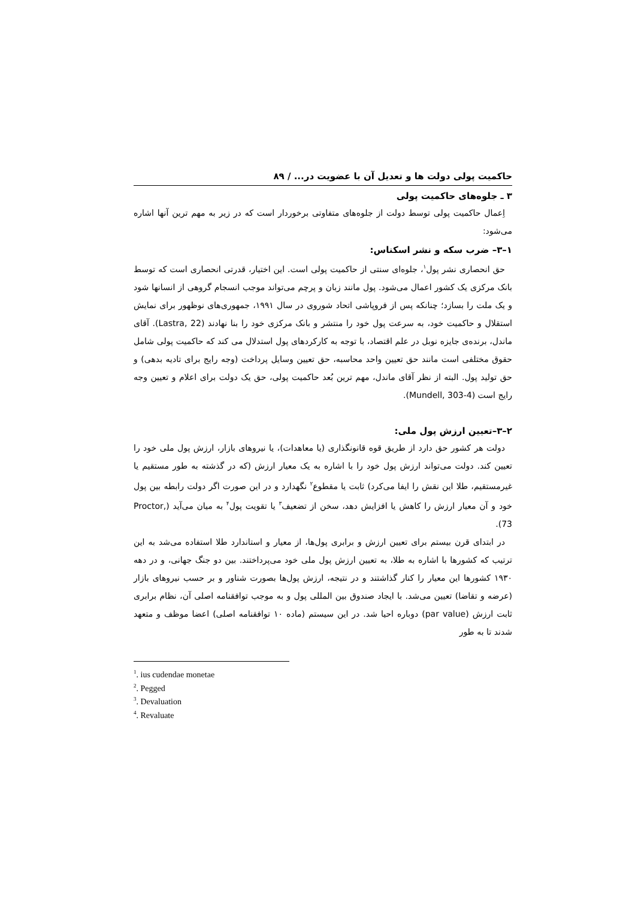حاکمیت پولی دولت ها و تعدیل آن با عضویت در... / ۸۹
۳ ـ جلوه‌های حاکمیت پولی
اِعمال حاکمیت پولی توسط دولت از جلوه‌های متفاوتی برخوردار است که در زیر به مهم ترین آنها اشاره می‌شود:
۱–۳– ضرب سکه و نشر اسکناس:
حق انحصاری نشر پول<sup>۱</sup>، جلوه‌ای سنتی از حاکمیت پولی است. این اختیار، قدرتی انحصاری است که توسط بانک مرکزی یک کشور اعمال می‌شود. پول مانند زبان و پرچم می‌تواند موجب انسجام گروهی از انسانها شود و یک ملت را بسازد؛ چنانکه پس از فروپاشی اتحاد شوروی در سال ۱۹۹۱، جمهوری‌های نوظهور برای نمایش استقلال و حاکمیت خود، به سرعت پول خود را منتشر و بانک مرکزی خود را بنا نهادند (Lastra, 22). آقای ماندل، برنده‌ی جایزه نوبل در علم اقتصاد، با توجه به کارکردهای پول استدلال می کند که حاکمیت پولی شامل حقوق مختلفی است مانند حق تعیین واحد محاسبه، حق تعیین وسایل پرداخت (وجه رایج برای تادیه بدهی) و حق تولید پول. البته از نظر آقای ماندل، مهم ترین بُعد حاکمیت پولی، حق یک دولت برای اعلام و تعیین وجه رایج است (Mundell, 303-4).
۲–۳–تعیین ارزش پول ملی:
دولت هر کشور حق دارد از طریق قوه قانونگذاری (یا معاهدات)، یا نیروهای بازار، ارزش پول ملی خود را تعیین کند. دولت می‌تواند ارزش پول خود را با اشاره به یک معیار ارزش (که در گذشته به طور مستقیم یا غیرمستقیم، طلا این نقش را ایفا می‌کرد) ثابت یا مقطوع<sup>۲</sup> نگهدارد و در این صورت اگر دولت رابطه بین پول خود و آن معیار ارزش را کاهش یا افزایش دهد، سخن از تضعیف<sup>۳</sup> یا تقویت پول<sup>۴</sup> به میان می‌آید (Proctor, 73).
در ابتدای قرن بیستم برای تعیین ارزش و برابری پول‌ها، از معیار و استاندارد طلا استفاده می‌شد به این ترتیب که کشورها با اشاره به طلا، به تعیین ارزش پول ملی خود می‌پرداختند. بین دو جنگ جهانی، و در دهه ۱۹۳۰ کشورها این معیار را کنار گذاشتند و در نتیجه، ارزش پول‌ها بصورت شناور و بر حسب نیروهای بازار (عرضه و تقاضا) تعیین می‌شد. با ایجاد صندوق بین المللی پول و به موجب توافقنامه اصلی آن، نظام برابری ثابت ارزش (par value) دوباره احیا شد. در این سیستم (ماده ۱۰ توافقنامه اصلی) اعضا موظف و متعهد شدند تا به طور
<sup>1</sup>. ius cudendae monetae
<sup>2</sup>. Pegged
<sup>3</sup>. Devaluation
<sup>4</sup>. Revaluate